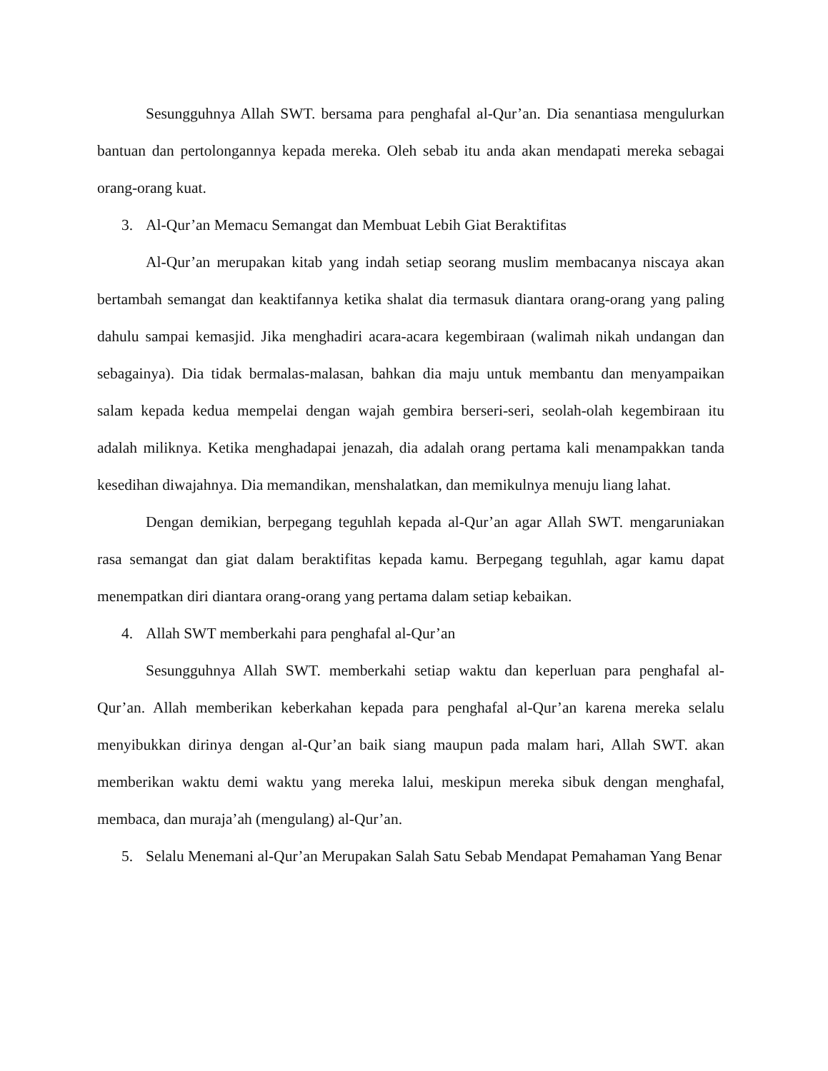Sesungguhnya Allah SWT. bersama para penghafal al-Qur’an. Dia senantiasa mengulurkan bantuan dan pertolongannya kepada mereka. Oleh sebab itu anda akan mendapati mereka sebagai orang-orang kuat.
3. Al-Qur’an Memacu Semangat dan Membuat Lebih Giat Beraktifitas
Al-Qur’an merupakan kitab yang indah setiap seorang muslim membacanya niscaya akan bertambah semangat dan keaktifannya ketika shalat dia termasuk diantara orang-orang yang paling dahulu sampai kemasjid. Jika menghadiri acara-acara kegembiraan (walimah nikah undangan dan sebagainya). Dia tidak bermalas-malasan, bahkan dia maju untuk membantu dan menyampaikan salam kepada kedua mempelai dengan wajah gembira berseri-seri, seolah-olah kegembiraan itu adalah miliknya. Ketika menghadapai jenazah, dia adalah orang pertama kali menampakkan tanda kesedihan diwajahnya. Dia memandikan, menshalatkan, dan memikulnya menuju liang lahat.
Dengan demikian, berpegang teguhlah kepada al-Qur’an agar Allah SWT. mengaruniakan rasa semangat dan giat dalam beraktifitas kepada kamu. Berpegang teguhlah, agar kamu dapat menempatkan diri diantara orang-orang yang pertama dalam setiap kebaikan.
4. Allah SWT memberkahi para penghafal al-Qur’an
Sesungguhnya Allah SWT. memberkahi setiap waktu dan keperluan para penghafal al-Qur’an. Allah memberikan keberkahan kepada para penghafal al-Qur’an karena mereka selalu menyibukkan dirinya dengan al-Qur’an baik siang maupun pada malam hari, Allah SWT. akan memberikan waktu demi waktu yang mereka lalui, meskipun mereka sibuk dengan menghafal, membaca, dan muraja’ah (mengulang) al-Qur’an.
5. Selalu Menemani al-Qur’an Merupakan Salah Satu Sebab Mendapat Pemahaman Yang Benar